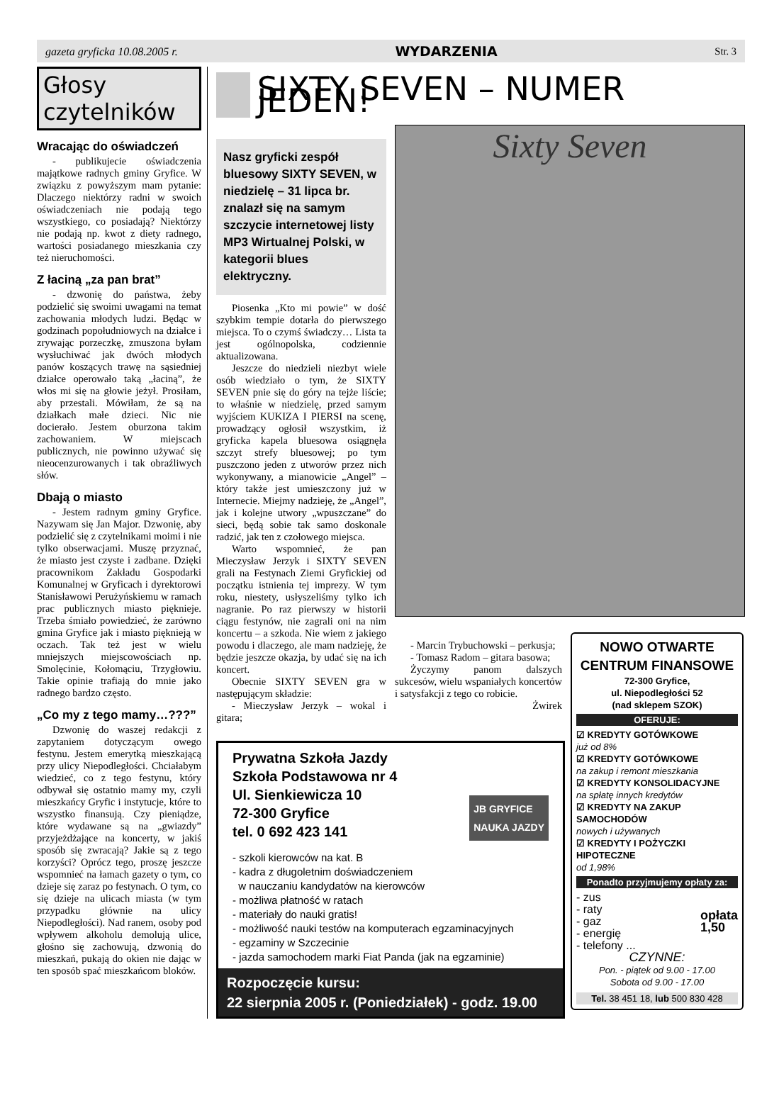gazeta gryficka 10.08.2005 r. WYDARZENIA Str. 3
Głosy czytelników
Wracając do oświadczeń
- publikujecie oświadczenia majątkowe radnych gminy Gryfice. W związku z powyższym mam pytanie: Dlaczego niektórzy radni w swoich oświadczeniach nie podają tego wszystkiego, co posiadają? Niektórzy nie podają np. kwot z diety radnego, wartości posiadanego mieszkania czy też nieruchomości.
Z łaciną „za pan brat”
- dzwonię do państwa, żeby podzielić się swoimi uwagami na temat zachowania młodych ludzi. Będąc w godzinach popołudniowych na działce i zrywając porzeczkę, zmuszona byłam wysłuchiwać jak dwóch młodych panów koszących trawę na sąsiedniej działce operowało taką „łaciną”, że włos mi się na głowie jeżył. Prosiłam, aby przestali. Mówiłam, że są na działkach małe dzieci. Nic nie docierało. Jestem oburzona takim zachowaniem. W miejscach publicznych, nie powinno używać się nieocenzurowanych i tak obraźliwych słów.
Dbają o miasto
- Jestem radnym gminy Gryfice. Nazywam się Jan Major. Dzwonię, aby podzielić się z czytelnikami moimi i nie tylko obserwacjami. Muszę przyznać, że miasto jest czyste i zadbane. Dzięki pracownikom Zakładu Gospodarki Komunalnej w Gryficach i dyrektorowi Stanisławowi Perużyńskiemu w ramach prac publicznych miasto pięknieje. Trzeba śmiało powiedzieć, że zarówno gmina Gryfice jak i miasto pięknieją w oczach. Tak też jest w wielu mniejszych miejscowościach np. Smolęcinie, Kołomąciu, Trzygłowiu. Takie opinie trafiają do mnie jako radnego bardzo często.
„Co my z tego mamy…???”
Dzwonię do waszej redakcji z zapytaniem dotyczącym owego festynu. Jestem emerytką mieszkającą przy ulicy Niepodległości. Chciałabym wiedzieć, co z tego festynu, który odbywał się ostatnio mamy my, czyli mieszkańcy Gryfic i instytucje, które to wszystko finansują. Czy pieniądze, które wydawane są na „gwiazdy” przyjeżdżające na koncerty, w jakiś sposób się zwracają? Jakie są z tego korzyści? Oprócz tego, proszę jeszcze wspomnieć na łamach gazety o tym, co dzieje się zaraz po festynach. O tym, co się dzieje na ulicach miasta (w tym przypadku głównie na ulicy Niepodległości). Nad ranem, osoby pod wpływem alkoholu demolują ulice, głośno się zachowują, dzwonią do mieszkań, pukają do okien nie dając w ten sposób spać mieszkańcom bloków.
SIXTY SEVEN – NUMER JEDEN!
Nasz gryficki zespół bluesowy SIXTY SEVEN, w niedzielę – 31 lipca br. znalazł się na samym szczycie internetowej listy MP3 Wirtualnej Polski, w kategorii blues elektryczny.
Piosenka „Kto mi powie” w dość szybkim tempie dotarła do pierwszego miejsca. To o czymś świadczy… Lista ta jest ogólnopolska, codziennie aktualizowana.
Jeszcze do niedzieli niezbyt wiele osób wiedziało o tym, że SIXTY SEVEN pnie się do góry na tejże liście; to właśnie w niedzielę, przed samym wyjściem KUKIZA I PIERSI na scenę, prowadzący ogłosił wszystkim, iż gryficka kapela bluesowa osiągnęła szczyt strefy bluesowej; po tym puszczono jeden z utworów przez nich wykonywany, a mianowicie „Angel” – który także jest umieszczony już w Internecie. Miejmy nadzieję, że „Angel”, jak i kolejne utwory „wpuszczane” do sieci, będą sobie tak samo doskonale radzić, jak ten z czołowego miejsca.
Warto wspomnieć, że pan Mieczysław Jerzyk i SIXTY SEVEN grali na Festynach Ziemi Gryfickiej od początku istnienia tej imprezy. W tym roku, niestety, usłyszeliśmy tylko ich nagranie. Po raz pierwszy w historii ciągu festynów, nie zagrali oni na nim koncertu – a szkoda. Nie wiem z jakiego powodu i dlaczego, ale mam nadzieję, że będzie jeszcze okazja, by udać się na ich koncert.
Obecnie SIXTY SEVEN gra w następującym składzie:
- Mieczysław Jerzyk – wokal i gitara;
Sixty Seven
- Marcin Trybuchowski – perkusja;
- Tomasz Radom – gitara basowa;
Życzymy panom dalszych sukcesów, wielu wspaniałych koncertów i satysfakcji z tego co robicie.
Żwirek
NOWO OTWARTE
CENTRUM FINANSOWE
72-300 Gryfice,
ul. Niepodległości 52
(nad sklepem SZOK)
OFERUJE:
☑ KREDYTY GOTÓWKOWE
już od 8%
☑ KREDYTY GOTÓWKOWE
na zakup i remont mieszkania
☑ KREDYTY KONSOLIDACYJNE
na spłatę innych kredytów
☑ KREDYTY NA ZAKUP SAMOCHODÓW
nowych i używanych
☑ KREDYTY I POŻYCZKI HIPOTECZNE
od 1,98%
Ponadto przyjmujemy opłaty za:
- zus
- raty
- gaz
- energię
- telefony ... opłata
1,50
CZYNNE:
Pon. - piątek od 9.00 - 17.00
Sobota od 9.00 - 17.00
Tel. 38 451 18, lub 500 830 428
Prywatna Szkoła Jazdy
Szkoła Podstawowa nr 4
Ul. Sienkiewicza 10
72-300 Gryfice
tel. 0 692 423 141 JB GRYFICE
NAUKA JAZDY
- szkoli kierowców na kat. B
- kadra z długoletnim doświadczeniem
w nauczaniu kandydatów na kierowców
- możliwa płatność w ratach
- materiały do nauki gratis!
- możliwość nauki testów na komputerach egzaminacyjnych
- egzaminy w Szczecinie
- jazda samochodem marki Fiat Panda (jak na egzaminie)
Rozpoczęcie kursu:
22 sierpnia 2005 r. (Poniedziałek) - godz. 19.00